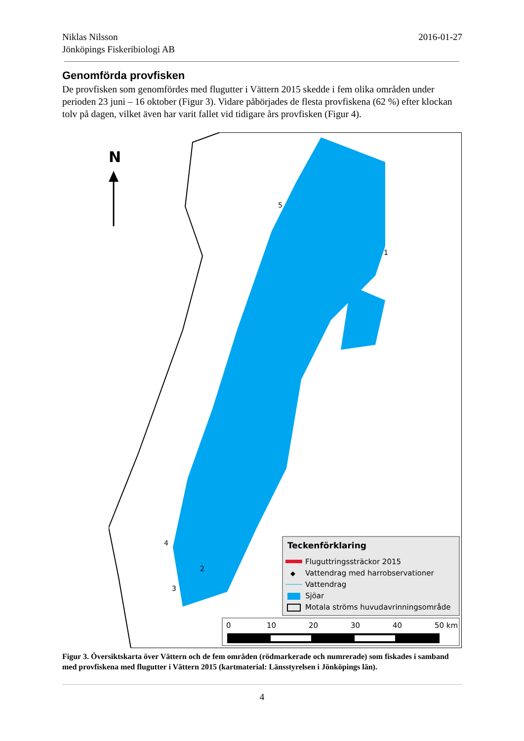2016-01-27 Niklas Nilsson
Jönköpings Fiskeribiologi AB
Genomförda provfisken
De provfisken som genomfördes med flugutter i Vättern 2015 skedde i fem olika områden under perioden 23 juni – 16 oktober (Figur 3). Vidare påbörjades de flesta provfiskena (62 %) efter klockan tolv på dagen, vilket även har varit fallet vid tidigare års provfisken (Figur 4).
N
5
1
4
2
3
Teckenförklaring
Fluguttringssträckor 2015
◆
Vattendrag med harrobservationer
Vattendrag
Sjöar
Motala ströms huvudavrinningsområde
0
10
20
30
40
50 km
Figur 3. Översiktskarta över Vättern och de fem områden (rödmarkerade och numrerade) som fiskades i samband med provfiskena med flugutter i Vättern 2015 (kartmaterial: Länsstyrelsen i Jönköpings län).
4